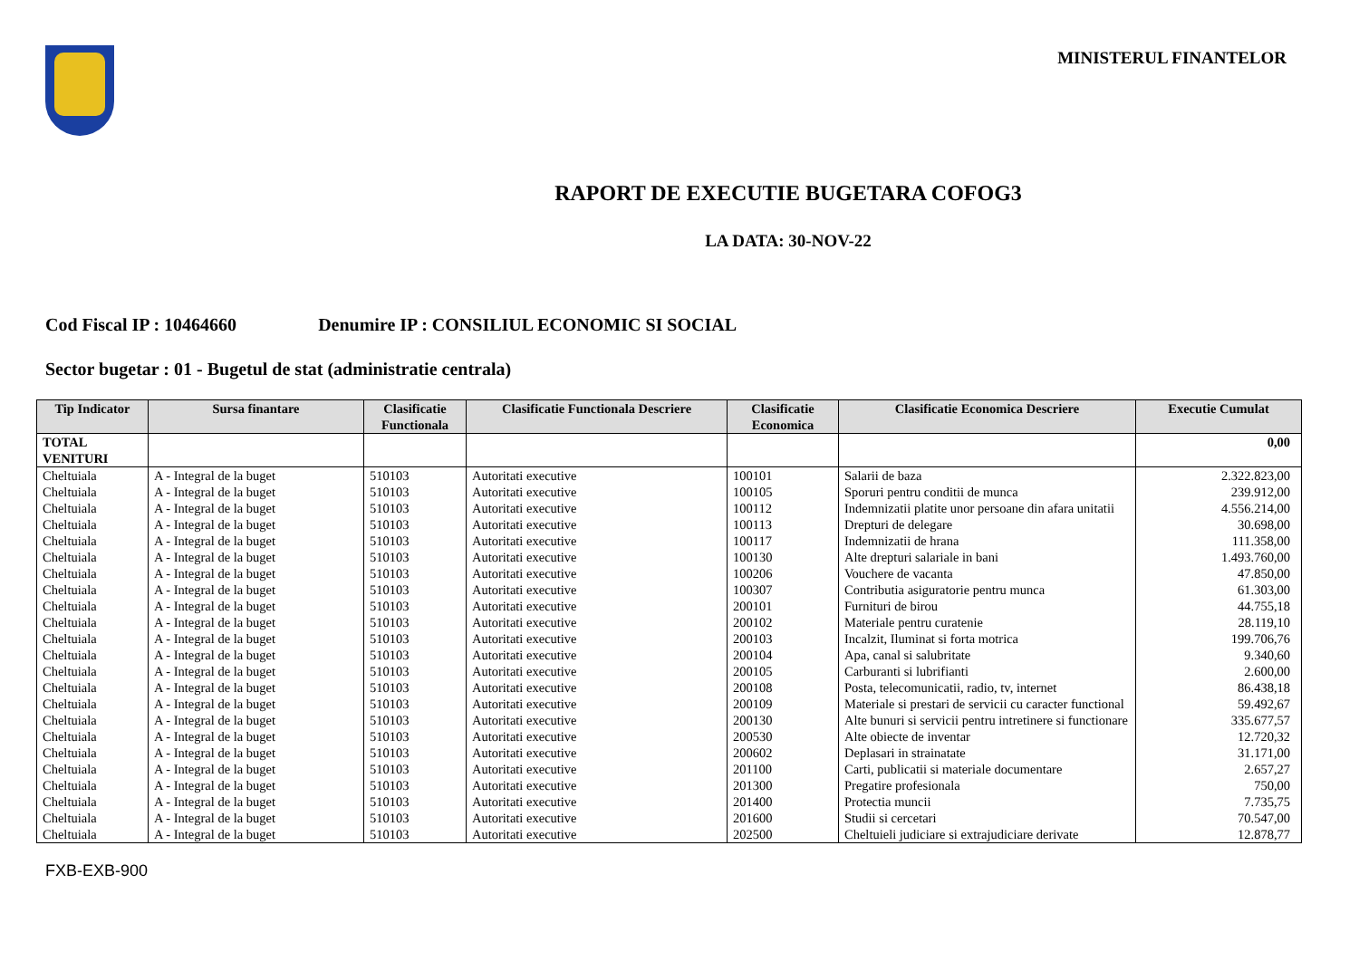MINISTERUL FINANTELOR
RAPORT DE EXECUTIE BUGETARA COFOG3
LA DATA: 30-NOV-22
Cod Fiscal IP : 10464660 Denumire IP : CONSILIUL ECONOMIC SI SOCIAL
Sector bugetar : 01 - Bugetul de stat (administratie centrala)
| Tip Indicator | Sursa finantare | Clasificatie Functionala | Clasificatie Functionala Descriere | Clasificatie Economica | Clasificatie Economica Descriere | Executie Cumulat |
| --- | --- | --- | --- | --- | --- | --- |
| TOTAL VENITURI | | | | | | 0,00 |
| Cheltuiala | A - Integral de la buget | 510103 | Autoritati executive | 100101 | Salarii de baza | 2.322.823,00 |
| Cheltuiala | A - Integral de la buget | 510103 | Autoritati executive | 100105 | Sporuri pentru conditii de munca | 239.912,00 |
| Cheltuiala | A - Integral de la buget | 510103 | Autoritati executive | 100112 | Indemnizatii platite unor persoane din afara unitatii | 4.556.214,00 |
| Cheltuiala | A - Integral de la buget | 510103 | Autoritati executive | 100113 | Drepturi de delegare | 30.698,00 |
| Cheltuiala | A - Integral de la buget | 510103 | Autoritati executive | 100117 | Indemnizatii de hrana | 111.358,00 |
| Cheltuiala | A - Integral de la buget | 510103 | Autoritati executive | 100130 | Alte drepturi salariale in bani | 1.493.760,00 |
| Cheltuiala | A - Integral de la buget | 510103 | Autoritati executive | 100206 | Vouchere de vacanta | 47.850,00 |
| Cheltuiala | A - Integral de la buget | 510103 | Autoritati executive | 100307 | Contributia asiguratorie pentru munca | 61.303,00 |
| Cheltuiala | A - Integral de la buget | 510103 | Autoritati executive | 200101 | Furnituri de birou | 44.755,18 |
| Cheltuiala | A - Integral de la buget | 510103 | Autoritati executive | 200102 | Materiale pentru curatenie | 28.119,10 |
| Cheltuiala | A - Integral de la buget | 510103 | Autoritati executive | 200103 | Incalzit, Iluminat si forta motrica | 199.706,76 |
| Cheltuiala | A - Integral de la buget | 510103 | Autoritati executive | 200104 | Apa, canal si salubritate | 9.340,60 |
| Cheltuiala | A - Integral de la buget | 510103 | Autoritati executive | 200105 | Carburanti si lubrifianti | 2.600,00 |
| Cheltuiala | A - Integral de la buget | 510103 | Autoritati executive | 200108 | Posta, telecomunicatii, radio, tv, internet | 86.438,18 |
| Cheltuiala | A - Integral de la buget | 510103 | Autoritati executive | 200109 | Materiale si prestari de servicii cu caracter functional | 59.492,67 |
| Cheltuiala | A - Integral de la buget | 510103 | Autoritati executive | 200130 | Alte bunuri si servicii pentru intretinere si functionare | 335.677,57 |
| Cheltuiala | A - Integral de la buget | 510103 | Autoritati executive | 200530 | Alte obiecte de inventar | 12.720,32 |
| Cheltuiala | A - Integral de la buget | 510103 | Autoritati executive | 200602 | Deplasari in strainatate | 31.171,00 |
| Cheltuiala | A - Integral de la buget | 510103 | Autoritati executive | 201100 | Carti, publicatii si materiale documentare | 2.657,27 |
| Cheltuiala | A - Integral de la buget | 510103 | Autoritati executive | 201300 | Pregatire profesionala | 750,00 |
| Cheltuiala | A - Integral de la buget | 510103 | Autoritati executive | 201400 | Protectia muncii | 7.735,75 |
| Cheltuiala | A - Integral de la buget | 510103 | Autoritati executive | 201600 | Studii si cercetari | 70.547,00 |
| Cheltuiala | A - Integral de la buget | 510103 | Autoritati executive | 202500 | Cheltuieli judiciare si extrajudiciare derivate | 12.878,77 |
FXB-EXB-900